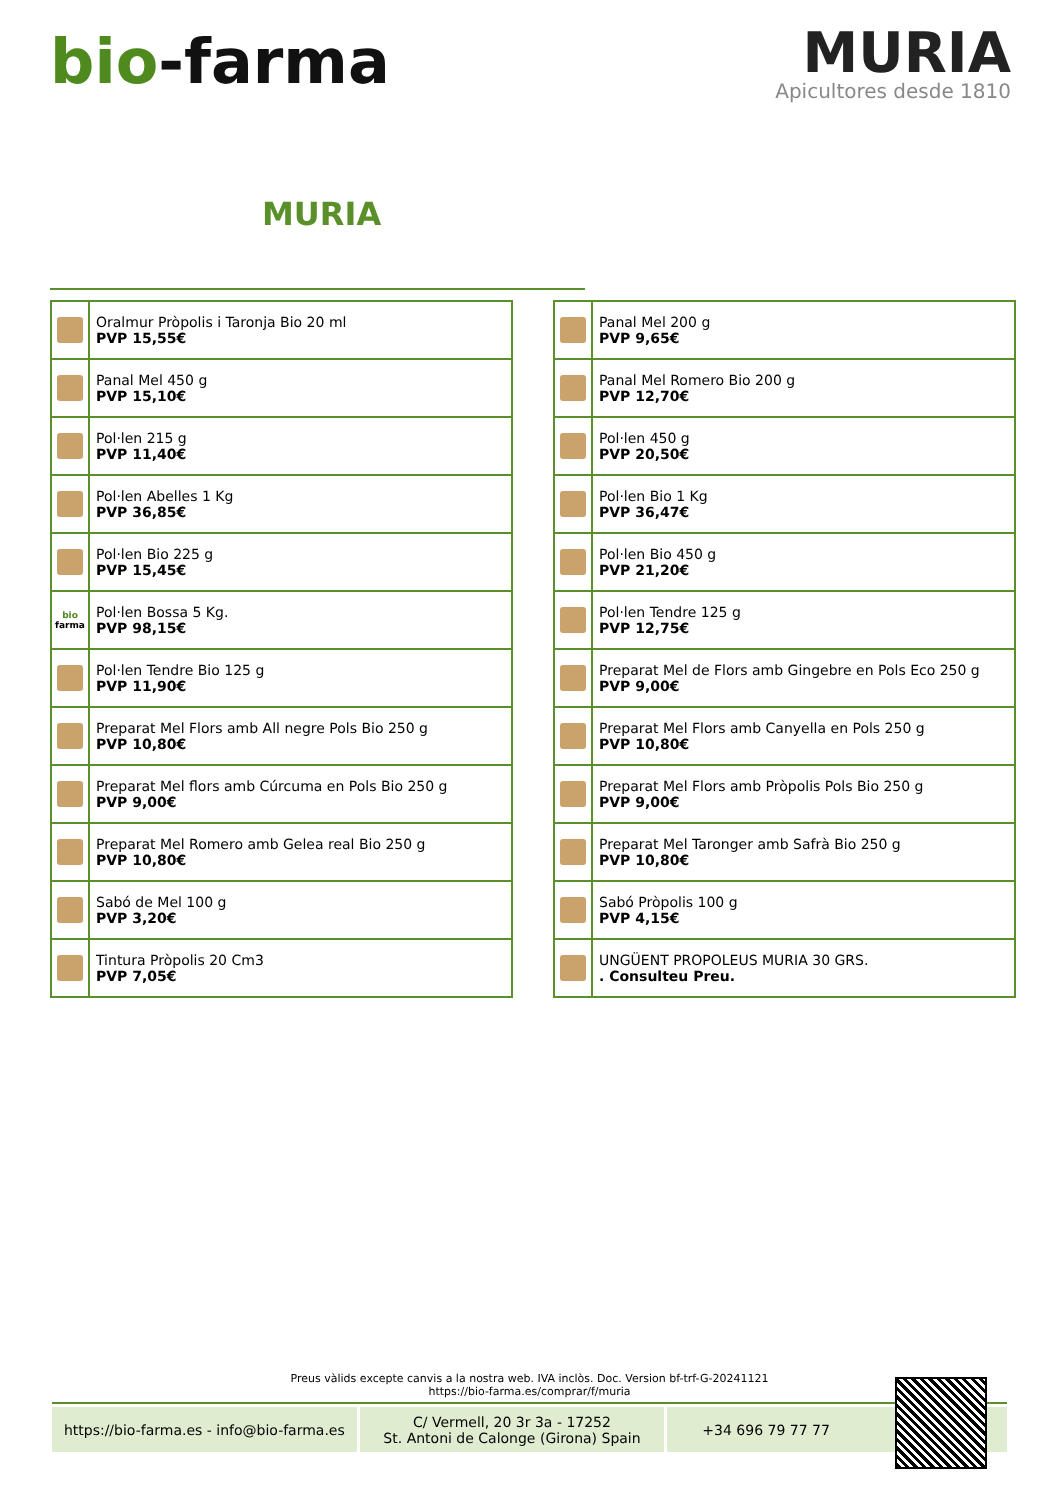bio-farma
MURIA
Apicultores desde 1810
MURIA
| | Oralmur Pròpolis i Taronja Bio 20 ml PVP 15,55€ |
| | Panal Mel 450 g PVP 15,10€ |
| | Pol·len 215 g PVP 11,40€ |
| | Pol·len Abelles 1 Kg PVP 36,85€ |
| | Pol·len Bio 225 g PVP 15,45€ |
| bio farma | Pol·len Bossa 5 Kg. PVP 98,15€ |
| | Pol·len Tendre Bio 125 g PVP 11,90€ |
| | Preparat Mel Flors amb All negre Pols Bio 250 g PVP 10,80€ |
| | Preparat Mel flors amb Cúrcuma en Pols Bio 250 g PVP 9,00€ |
| | Preparat Mel Romero amb Gelea real Bio 250 g PVP 10,80€ |
| | Sabó de Mel 100 g PVP 3,20€ |
| | Tintura Pròpolis 20 Cm3 PVP 7,05€ |
| | Panal Mel 200 g PVP 9,65€ |
| | Panal Mel Romero Bio 200 g PVP 12,70€ |
| | Pol·len 450 g PVP 20,50€ |
| | Pol·len Bio 1 Kg PVP 36,47€ |
| | Pol·len Bio 450 g PVP 21,20€ |
| | Pol·len Tendre 125 g PVP 12,75€ |
| | Preparat Mel de Flors amb Gingebre en Pols Eco 250 g PVP 9,00€ |
| | Preparat Mel Flors amb Canyella en Pols 250 g PVP 10,80€ |
| | Preparat Mel Flors amb Pròpolis Pols Bio 250 g PVP 9,00€ |
| | Preparat Mel Taronger amb Safrà Bio 250 g PVP 10,80€ |
| | Sabó Pròpolis 100 g PVP 4,15€ |
| | UNGÜENT PROPOLEUS MURIA 30 GRS. . Consulteu Preu. |
Preus vàlids excepte canvis a la nostra web. IVA inclòs. Doc. Version bf-trf-G-20241121
https://bio-farma.es/comprar/f/muria
https://bio-farma.es - info@bio-farma.es
C/ Vermell, 20 3r 3a - 17252
St. Antoni de Calonge (Girona) Spain
+34 696 79 77 77